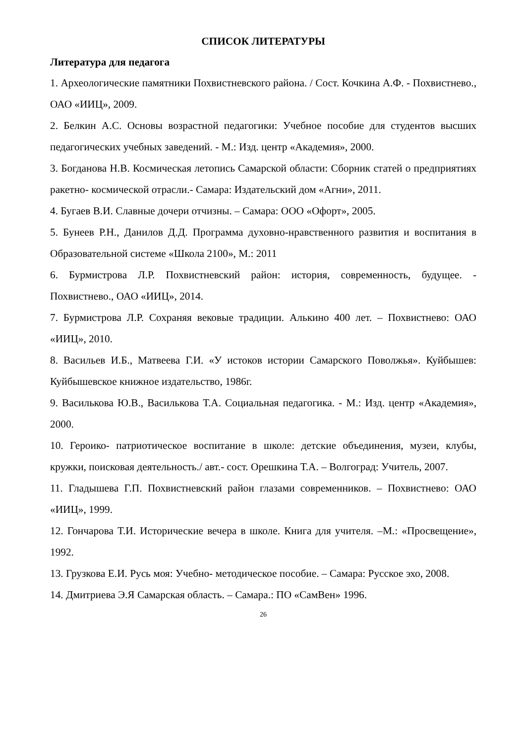СПИСОК ЛИТЕРАТУРЫ
Литература для педагога
1. Археологические памятники Похвистневского района. / Сост. Кочкина А.Ф. - Похвистнево., ОАО «ИИЦ», 2009.
2. Белкин А.С. Основы возрастной педагогики: Учебное пособие для студентов высших педагогических учебных заведений. - М.: Изд. центр «Академия», 2000.
3. Богданова Н.В. Космическая летопись Самарской области: Сборник статей о предприятиях ракетно- космической отрасли.- Самара: Издательский дом «Агни», 2011.
4. Бугаев В.И. Славные дочери отчизны. – Самара: ООО «Офорт», 2005.
5. Бунеев Р.Н., Данилов Д.Д. Программа духовно-нравственного развития и воспитания в Образовательной системе «Школа 2100», М.: 2011
6. Бурмистрова Л.Р. Похвистневский район: история, современность, будущее. - Похвистнево., ОАО «ИИЦ», 2014.
7. Бурмистрова Л.Р. Сохраняя вековые традиции. Алькино 400 лет. – Похвистнево: ОАО «ИИЦ», 2010.
8. Васильев И.Б., Матвеева Г.И. «У истоков истории Самарского Поволжья». Куйбышев: Куйбышевское книжное издательство, 1986г.
9. Василькова Ю.В., Василькова Т.А. Социальная педагогика. - М.: Изд. центр «Академия», 2000.
10. Героико- патриотическое воспитание в школе: детские объединения, музеи, клубы, кружки, поисковая деятельность./ авт.- сост. Орешкина Т.А. – Волгоград: Учитель, 2007.
11. Гладышева Г.П. Похвистневский район глазами современников. – Похвистнево: ОАО «ИИЦ», 1999.
12. Гончарова Т.И. Исторические вечера в школе. Книга для учителя. –М.: «Просвещение», 1992.
13. Грузкова Е.И. Русь моя: Учебно- методическое пособие. – Самара: Русское эхо, 2008.
14. Дмитриева Э.Я Самарская область. – Самара.: ПО «СамВен» 1996.
26